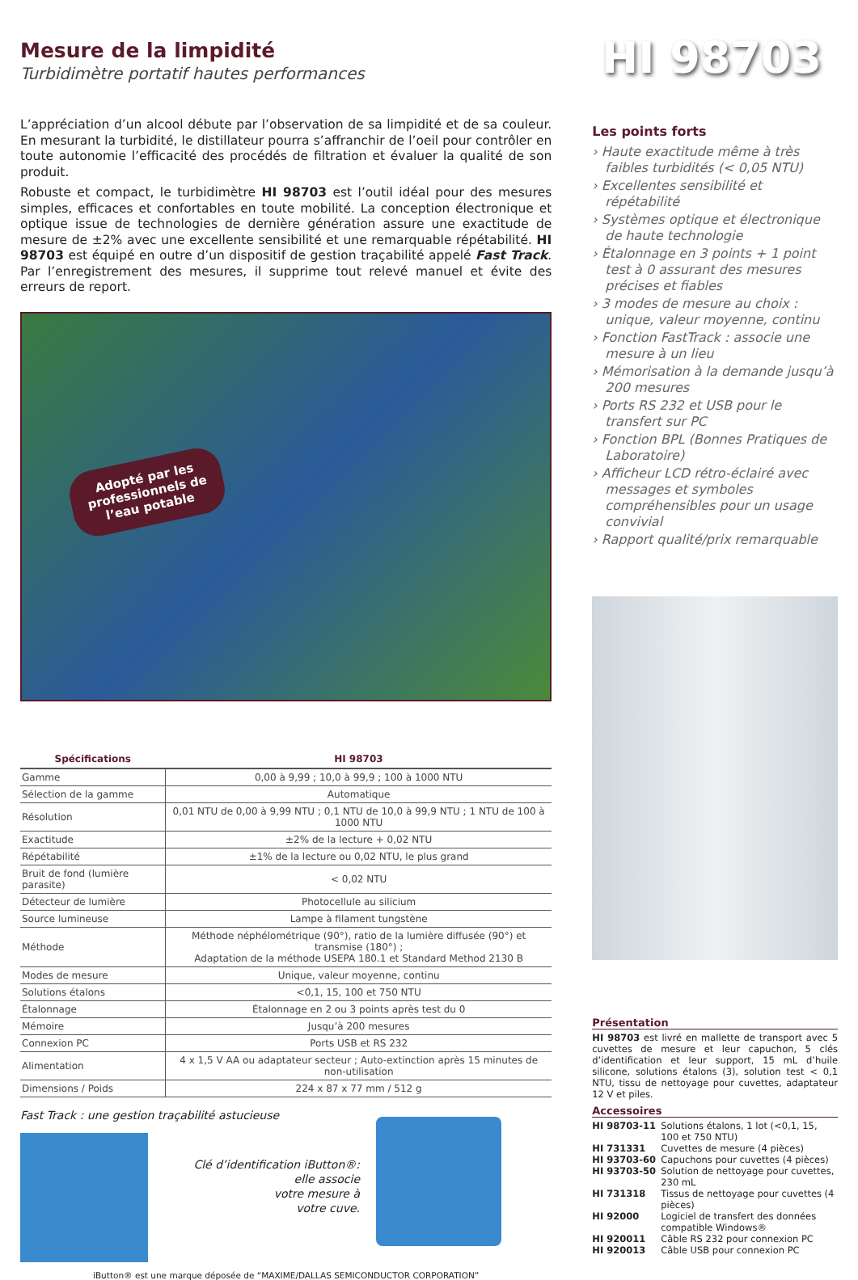Mesure de la limpidité
Turbidimètre portatif hautes performances
HI 98703
L’appréciation d’un alcool débute par l’observation de sa limpidité et de sa couleur. En mesurant la turbidité, le distillateur pourra s’affranchir de l’oeil pour contrôler en toute autonomie l’efficacité des procédés de filtration et évaluer la qualité de son produit.
Robuste et compact, le turbidimètre HI 98703 est l’outil idéal pour des mesures simples, efficaces et confortables en toute mobilité. La conception électronique et optique issue de technologies de dernière génération assure une exactitude de mesure de ±2% avec une excellente sensibilité et une remarquable répétabilité. HI 98703 est équipé en outre d’un dispositif de gestion traçabilité appelé Fast Track. Par l’enregistrement des mesures, il supprime tout relevé manuel et évite des erreurs de report.
Adopté par les
professionnels de
l’eau potable
| Spécifications | HI 98703 |
| --- | --- |
| Gamme | 0,00 à 9,99 ; 10,0 à 99,9 ; 100 à 1000 NTU |
| Sélection de la gamme | Automatique |
| Résolution | 0,01 NTU de 0,00 à 9,99 NTU ; 0,1 NTU de 10,0 à 99,9 NTU ; 1 NTU de 100 à 1000 NTU |
| Exactitude | ±2% de la lecture + 0,02 NTU |
| Répétabilité | ±1% de la lecture ou 0,02 NTU, le plus grand |
| Bruit de fond (lumière parasite) | < 0,02 NTU |
| Détecteur de lumière | Photocellule au silicium |
| Source lumineuse | Lampe à filament tungstène |
| Méthode | Méthode néphélométrique (90°), ratio de la lumière diffusée (90°) et transmise (180°) ; Adaptation de la méthode USEPA 180.1 et Standard Method 2130 B |
| Modes de mesure | Unique, valeur moyenne, continu |
| Solutions étalons | <0,1, 15, 100 et 750 NTU |
| Étalonnage | Étalonnage en 2 ou 3 points après test du 0 |
| Mémoire | Jusqu’à 200 mesures |
| Connexion PC | Ports USB et RS 232 |
| Alimentation | 4 x 1,5 V AA ou adaptateur secteur ; Auto-extinction après 15 minutes de non-utilisation |
| Dimensions / Poids | 224 x 87 x 77 mm / 512 g |
Fast Track : une gestion traçabilité astucieuse
Clé d’identification iButton®:
elle associe
votre mesure à
votre cuve.
iButton® est une marque déposée de “MAXIME/DALLAS SEMICONDUCTOR CORPORATION”
Les points forts
› Haute exactitude même à très faibles turbidités (< 0,05 NTU)
› Excellentes sensibilité et répétabilité
› Systèmes optique et électronique de haute technologie
› Étalonnage en 3 points + 1 point test à 0 assurant des mesures précises et fiables
› 3 modes de mesure au choix : unique, valeur moyenne, continu
› Fonction FastTrack : associe une mesure à un lieu
› Mémorisation à la demande jusqu’à 200 mesures
› Ports RS 232 et USB pour le transfert sur PC
› Fonction BPL (Bonnes Pratiques de Laboratoire)
› Afficheur LCD rétro-éclairé avec messages et symboles compréhensibles pour un usage convivial
› Rapport qualité/prix remarquable
Présentation
HI 98703 est livré en mallette de transport avec 5 cuvettes de mesure et leur capuchon, 5 clés d’identification et leur support, 15 mL d’huile silicone, solutions étalons (3), solution test < 0,1 NTU, tissu de nettoyage pour cuvettes, adaptateur 12 V et piles.
Accessoires
| HI 98703-11 | Solutions étalons, 1 lot (<0,1, 15, 100 et 750 NTU) |
| HI 731331 | Cuvettes de mesure (4 pièces) |
| HI 93703-60 | Capuchons pour cuvettes (4 pièces) |
| HI 93703-50 | Solution de nettoyage pour cuvettes, 230 mL |
| HI 731318 | Tissus de nettoyage pour cuvettes (4 pièces) |
| HI 92000 | Logiciel de transfert des données compatible Windows® |
| HI 920011 | Câble RS 232 pour connexion PC |
| HI 920013 | Câble USB pour connexion PC |